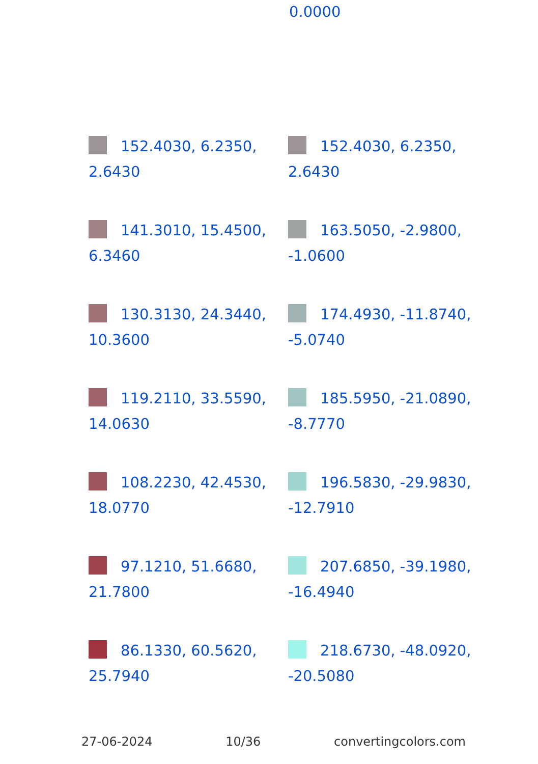0.0000
152.4030, 6.2350, 2.6430
152.4030, 6.2350, 2.6430
141.3010, 15.4500, 6.3460
163.5050, -2.9800, -1.0600
130.3130, 24.3440, 10.3600
174.4930, -11.8740, -5.0740
119.2110, 33.5590, 14.0630
185.5950, -21.0890, -8.7770
108.2230, 42.4530, 18.0770
196.5830, -29.9830, -12.7910
97.1210, 51.6680, 21.7800
207.6850, -39.1980, -16.4940
86.1330, 60.5620, 25.7940
218.6730, -48.0920, -20.5080
27-06-2024 10/36 convertingcolors.com